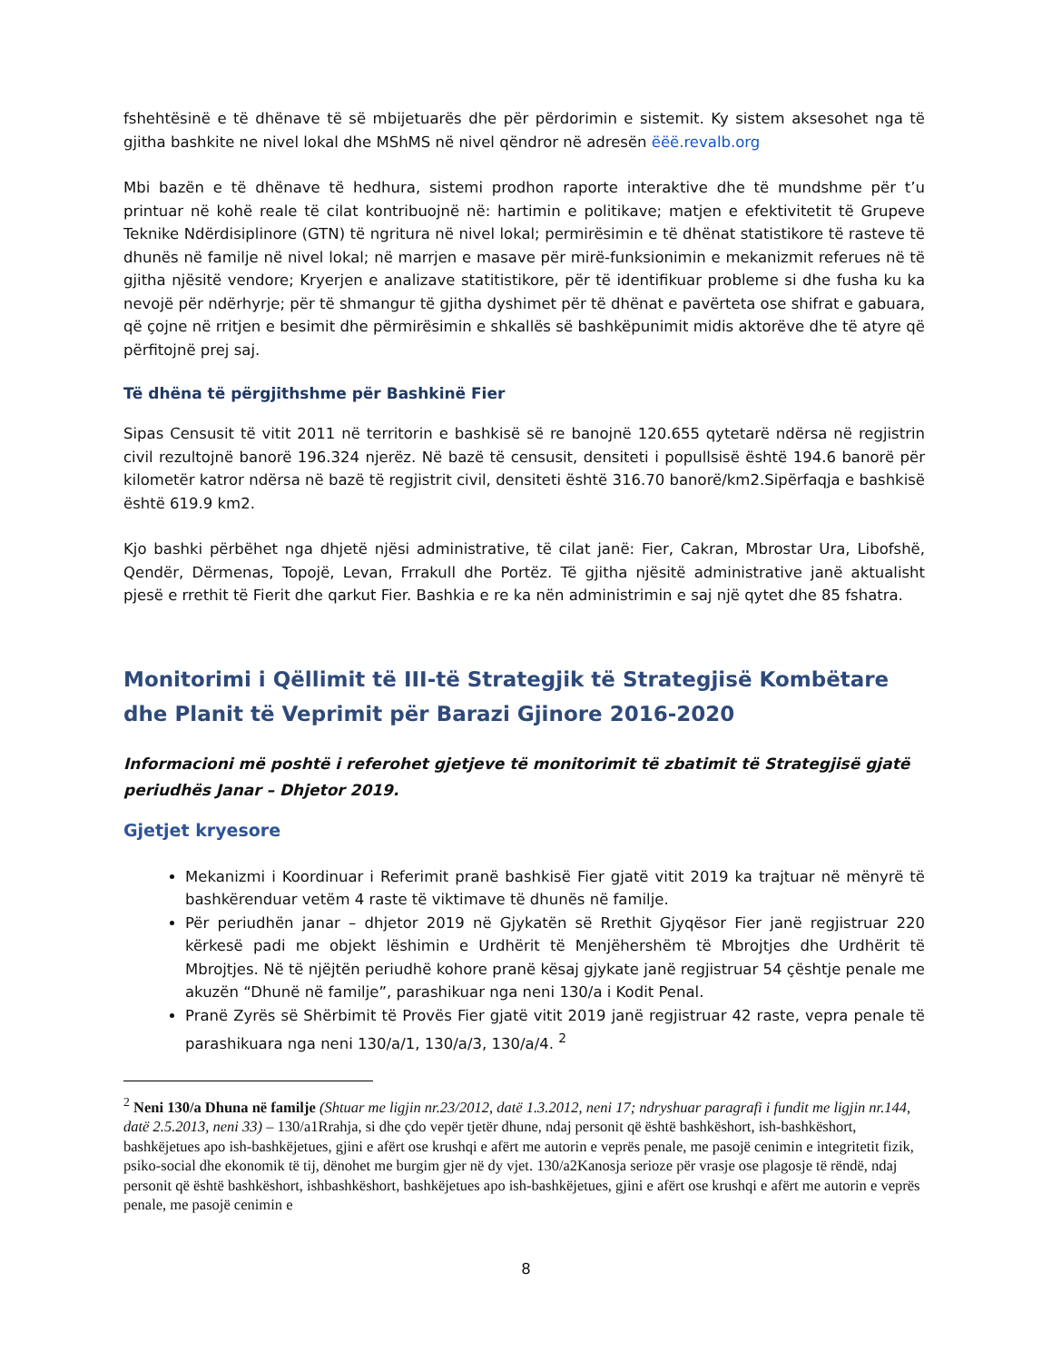fshehtësinë e të dhënave të së mbijetuarës dhe për përdorimin e sistemit. Ky sistem aksesohet nga të gjitha bashkite ne nivel lokal dhe MShMS në nivel qëndror në adresën ëëë.revalb.org
Mbi bazën e të dhënave të hedhura, sistemi prodhon raporte interaktive dhe të mundshme për t’u printuar në kohë reale të cilat kontribuojnë në: hartimin e politikave; matjen e efektivitetit të Grupeve Teknike Ndërdisiplinore (GTN) të ngritura në nivel lokal; permirësimin e të dhënat statistikore të rasteve të dhunës në familje në nivel lokal; në marrjen e masave për mirë-funksionimin e mekanizmit referues në të gjitha njësitë vendore; Kryerjen e analizave statitistikore, për të identifikuar probleme si dhe fusha ku ka nevojë për ndërhyrje; për të shmangur të gjitha dyshimet për të dhënat e pavërteta ose shifrat e gabuara, që çojne në rritjen e besimit dhe përmirësimin e shkallës së bashkëpunimit midis aktorëve dhe të atyre që përfitojnë prej saj.
Të dhëna të përgjithshme për Bashkinë Fier
Sipas Censusit të vitit 2011 në territorin e bashkisë së re banojnë 120.655 qytetarë ndërsa në regjistrin civil rezultojnë banorë 196.324 njerëz. Në bazë të censusit, densiteti i popullsisë është 194.6 banorë për kilometër katror ndërsa në bazë të regjistrit civil, densiteti është 316.70 banorë/km2.Sipërfaqja e bashkisë është 619.9 km2.
Kjo bashki përbëhet nga dhjetë njësi administrative, të cilat janë: Fier, Cakran, Mbrostar Ura, Libofshë, Qendër, Dërmenas, Topojë, Levan, Frrakull dhe Portëz. Të gjitha njësitë administrative janë aktualisht pjesë e rrethit të Fierit dhe qarkut Fier. Bashkia e re ka nën administrimin e saj një qytet dhe 85 fshatra.
Monitorimi i Qëllimit të III-të Strategjik të Strategjisë Kombëtare dhe Planit të Veprimit për Barazi Gjinore 2016-2020
Informacioni më poshtë i referohet gjetjeve të monitorimit të zbatimit të Strategjisë gjatë periudhës Janar – Dhjetor 2019.
Gjetjet kryesore
Mekanizmi i Koordinuar i Referimit pranë bashkisë Fier gjatë vitit 2019 ka trajtuar në mënyrë të bashkërenduar vetëm 4 raste të viktimave të dhunës në familje.
Për periudhën janar – dhjetor 2019 në Gjykatën së Rrethit Gjyqësor Fier janë regjistruar 220 kërkesë padi me objekt lëshimin e Urdhërit të Menjëhershëm të Mbrojtjes dhe Urdhërit të Mbrojtjes. Në të njëjtën periudhë kohore pranë kësaj gjykate janë regjistruar 54 çështje penale me akuzën “Dhunë në familje”, parashikuar nga neni 130/a i Kodit Penal.
Pranë Zyrës së Shërbimit të Provës Fier gjatë vitit 2019 janë regjistruar 42 raste, vepra penale të parashikuara nga neni 130/a/1, 130/a/3, 130/a/4. <sup>2</sup>
<sup>2</sup> Neni 130/a Dhuna në familje (Shtuar me ligjin nr.23/2012, datë 1.3.2012, neni 17; ndryshuar paragrafi i fundit me ligjin nr.144, datë 2.5.2013, neni 33) – 130/a1Rrahja, si dhe çdo vepër tjetër dhune, ndaj personit që është bashkëshort, ish-bashkëshort, bashkëjetues apo ish-bashkëjetues, gjini e afërt ose krushqi e afërt me autorin e veprës penale, me pasojë cenimin e integritetit fizik, psiko-social dhe ekonomik të tij, dënohet me burgim gjer në dy vjet. 130/a2Kanosja serioze për vrasje ose plagosje të rëndë, ndaj personit që është bashkëshort, ishbashkëshort, bashkëjetues apo ish-bashkëjetues, gjini e afërt ose krushqi e afërt me autorin e veprës penale, me pasojë cenimin e
8